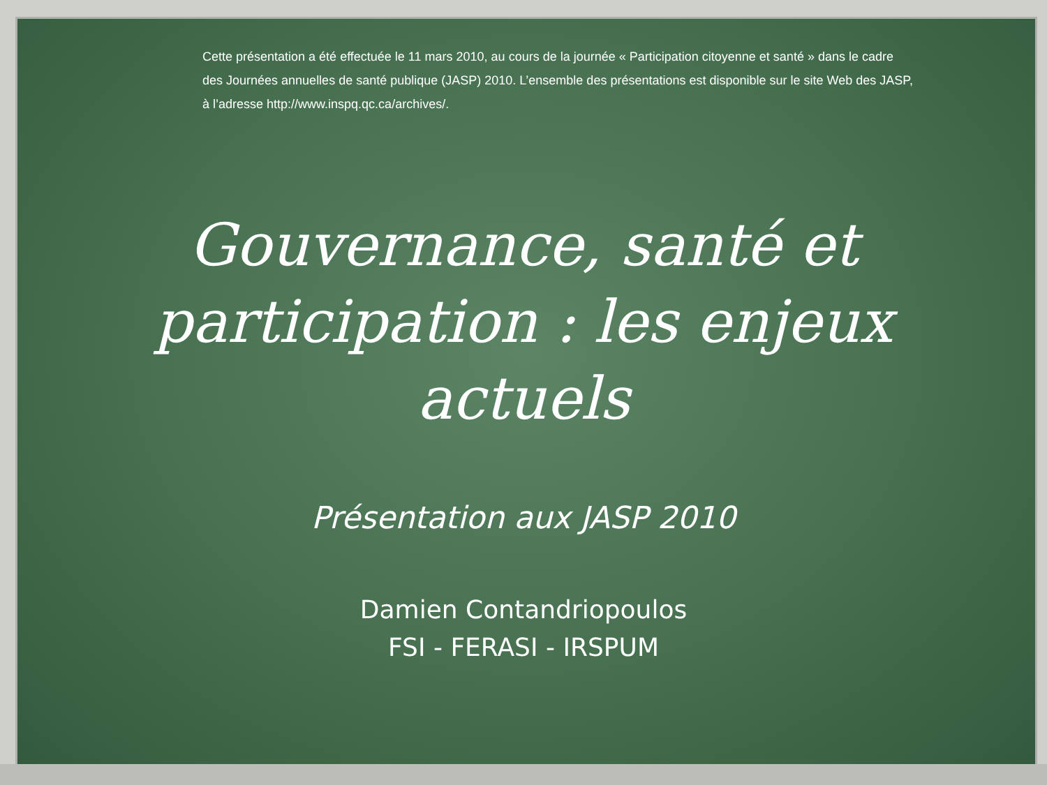Cette présentation a été effectuée le 11 mars 2010, au cours de la journée « Participation citoyenne et santé » dans le cadre des Journées annuelles de santé publique (JASP) 2010. L’ensemble des présentations est disponible sur le site Web des JASP, à l’adresse http://www.inspq.qc.ca/archives/.
Gouvernance, santé et participation : les enjeux actuels
Présentation aux JASP 2010
Damien Contandriopoulos
FSI - FERASI - IRSPUM